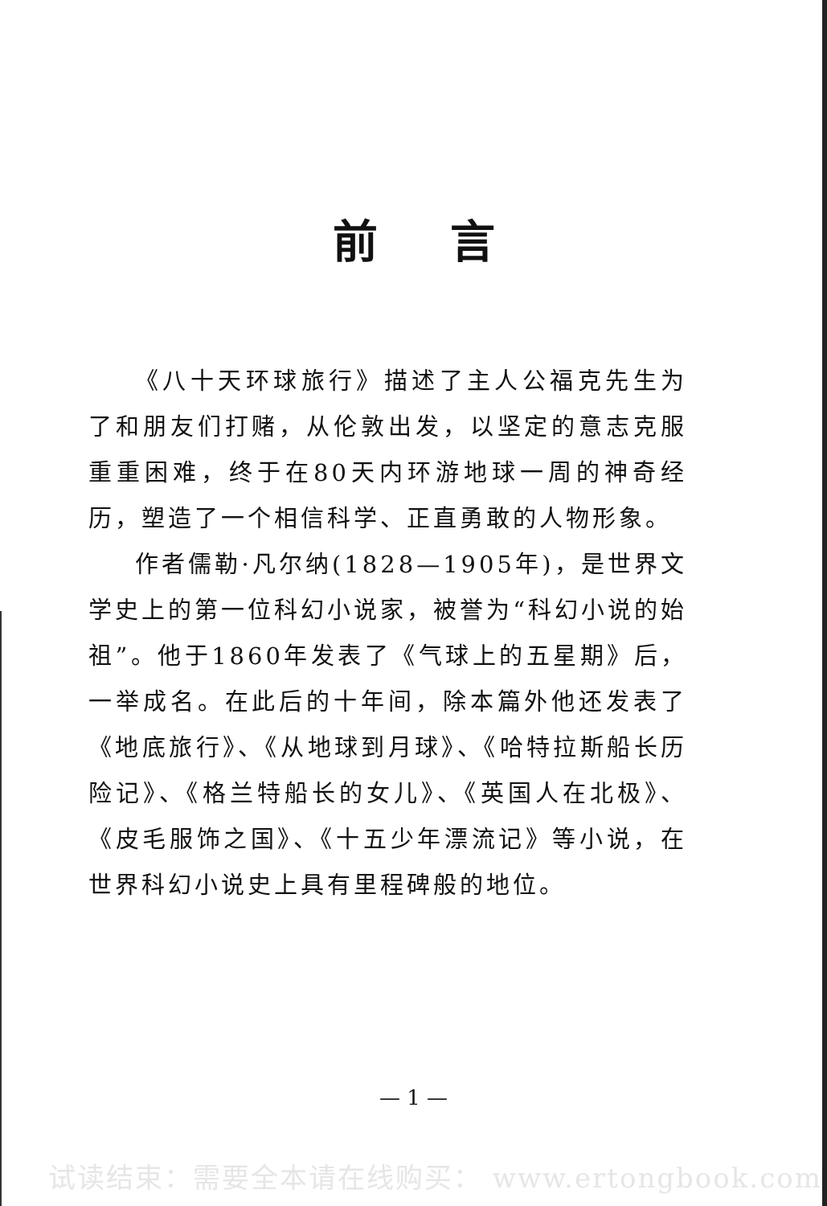前言
《八十天环球旅行》描述了主人公福克先生为了和朋友们打赌，从伦敦出发，以坚定的意志克服重重困难，终于在80天内环游地球一周的神奇经历，塑造了一个相信科学、正直勇敢的人物形象。
作者儒勒·凡尔纳(1828—1905年)，是世界文学史上的第一位科幻小说家，被誉为“科幻小说的始祖”。他于1860年发表了《气球上的五星期》后，一举成名。在此后的十年间，除本篇外他还发表了《地底旅行》、《从地球到月球》、《哈特拉斯船长历险记》、《格兰特船长的女儿》、《英国人在北极》、《皮毛服饰之国》、《十五少年漂流记》等小说，在世界科幻小说史上具有里程碑般的地位。
— 1 —
试读结束：需要全本请在线购买： www.ertongbook.com